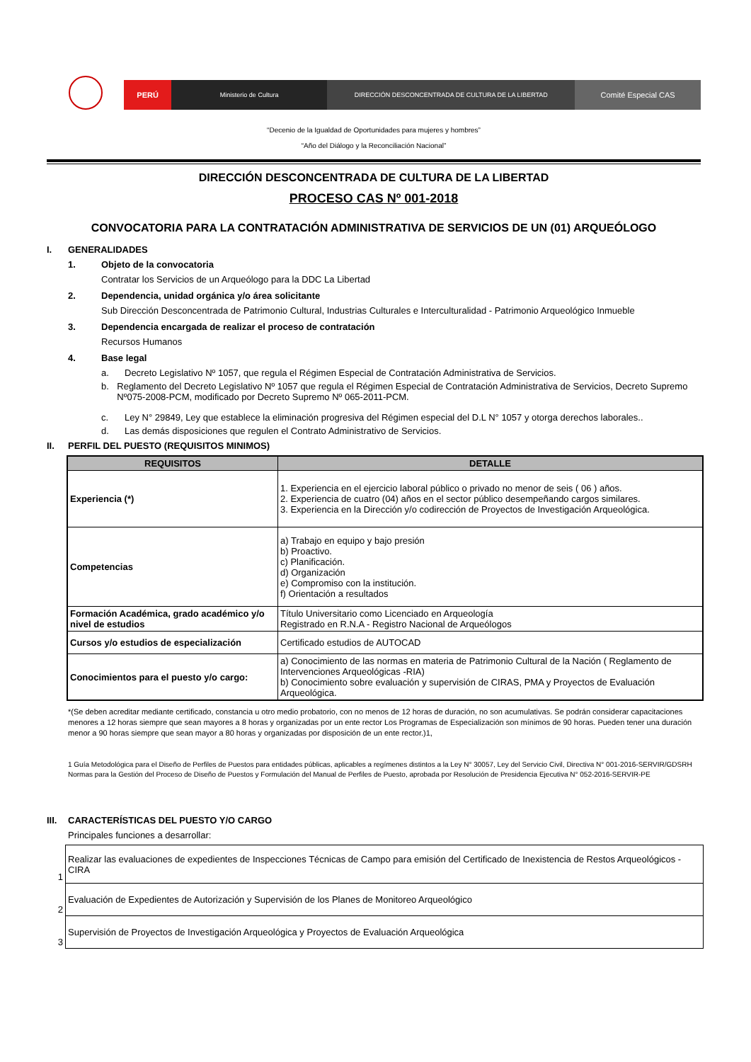PERÚ
Ministerio de Cultura DIRECCIÓN DESCONCENTRADA DE CULTURA DE LA LIBERTAD
Comité Especial CAS
“Decenio de la Igualdad de Oportunidades para mujeres y hombres”
“Año del Diálogo y la Reconciliación Nacional”
DIRECCIÓN DESCONCENTRADA DE CULTURA DE LA LIBERTAD
PROCESO CAS Nº 001-2018
CONVOCATORIA PARA LA CONTRATACIÓN ADMINISTRATIVA DE SERVICIOS DE UN (01) ARQUEÓLOGO
I. GENERALIDADES
1. Objeto de la convocatoria
Contratar los Servicios de un Arqueólogo para la DDC La Libertad
2. Dependencia, unidad orgánica y/o área solicitante
Sub Dirección Desconcentrada de Patrimonio Cultural, Industrias Culturales e Interculturalidad - Patrimonio Arqueológico Inmueble
3. Dependencia encargada de realizar el proceso de contratación
Recursos Humanos
4. Base legal
a. Decreto Legislativo Nº 1057, que regula el Régimen Especial de Contratación Administrativa de Servicios.
b. Reglamento del Decreto Legislativo Nº 1057 que regula el Régimen Especial de Contratación Administrativa de Servicios, Decreto Supremo Nº075-2008-PCM, modificado por Decreto Supremo Nº 065-2011-PCM.
c. Ley N° 29849, Ley que establece la eliminación progresiva del Régimen especial del D.L N° 1057 y otorga derechos laborales..
d. Las demás disposiciones que regulen el Contrato Administrativo de Servicios.
II. PERFIL DEL PUESTO (REQUISITOS MINIMOS)
| REQUISITOS | DETALLE |
| --- | --- |
| Experiencia (*) | 1. Experiencia en el ejercicio laboral público o privado no menor de seis ( 06 ) años. 2. Experiencia de cuatro (04) años en el sector público desempeñando cargos similares. 3. Experiencia en la Dirección y/o codirección de Proyectos de Investigación Arqueológica. |
| Competencias | a) Trabajo en equipo y bajo presión b) Proactivo. c) Planificación. d) Organización e) Compromiso con la institución. f) Orientación a resultados |
| Formación Académica, grado académico y/o nivel de estudios | Título Universitario como Licenciado en Arqueología Registrado en R.N.A - Registro Nacional de Arqueólogos |
| Cursos y/o estudios de especialización | Certificado estudios de AUTOCAD |
| Conocimientos para el puesto y/o cargo: | a) Conocimiento de las normas en materia de Patrimonio Cultural de la Nación ( Reglamento de Intervenciones Arqueológicas -RIA) b) Conocimiento sobre evaluación y supervisión de CIRAS, PMA y Proyectos de Evaluación Arqueológica. |
*(Se deben acreditar mediante certificado, constancia u otro medio probatorio, con no menos de 12 horas de duración, no son acumulativas. Se podrán considerar capacitaciones menores a 12 horas siempre que sean mayores a 8 horas y organizadas por un ente rector Los Programas de Especialización son mínimos de 90 horas. Pueden tener una duración menor a 90 horas siempre que sean mayor a 80 horas y organizadas por disposición de un ente rector.)1,
1 Guía Metodológica para el Diseño de Perfiles de Puestos para entidades públicas, aplicables a regímenes distintos a la Ley N° 30057, Ley del Servicio Civil, Directiva N° 001-2016-SERVIR/GDSRH Normas para la Gestión del Proceso de Diseño de Puestos y Formulación del Manual de Perfiles de Puesto, aprobada por Resolución de Presidencia Ejecutiva N° 052-2016-SERVIR-PE
III. CARACTERÍSTICAS DEL PUESTO Y/O CARGO
Principales funciones a desarrollar:
| 1 | Realizar las evaluaciones de expedientes de Inspecciones Técnicas de Campo para emisión del Certificado de Inexistencia de Restos Arqueológicos - CIRA |
| 2 | Evaluación de Expedientes de Autorización y Supervisión de los Planes de Monitoreo Arqueológico |
| 3 | Supervisión de Proyectos de Investigación Arqueológica y Proyectos de Evaluación Arqueológica |